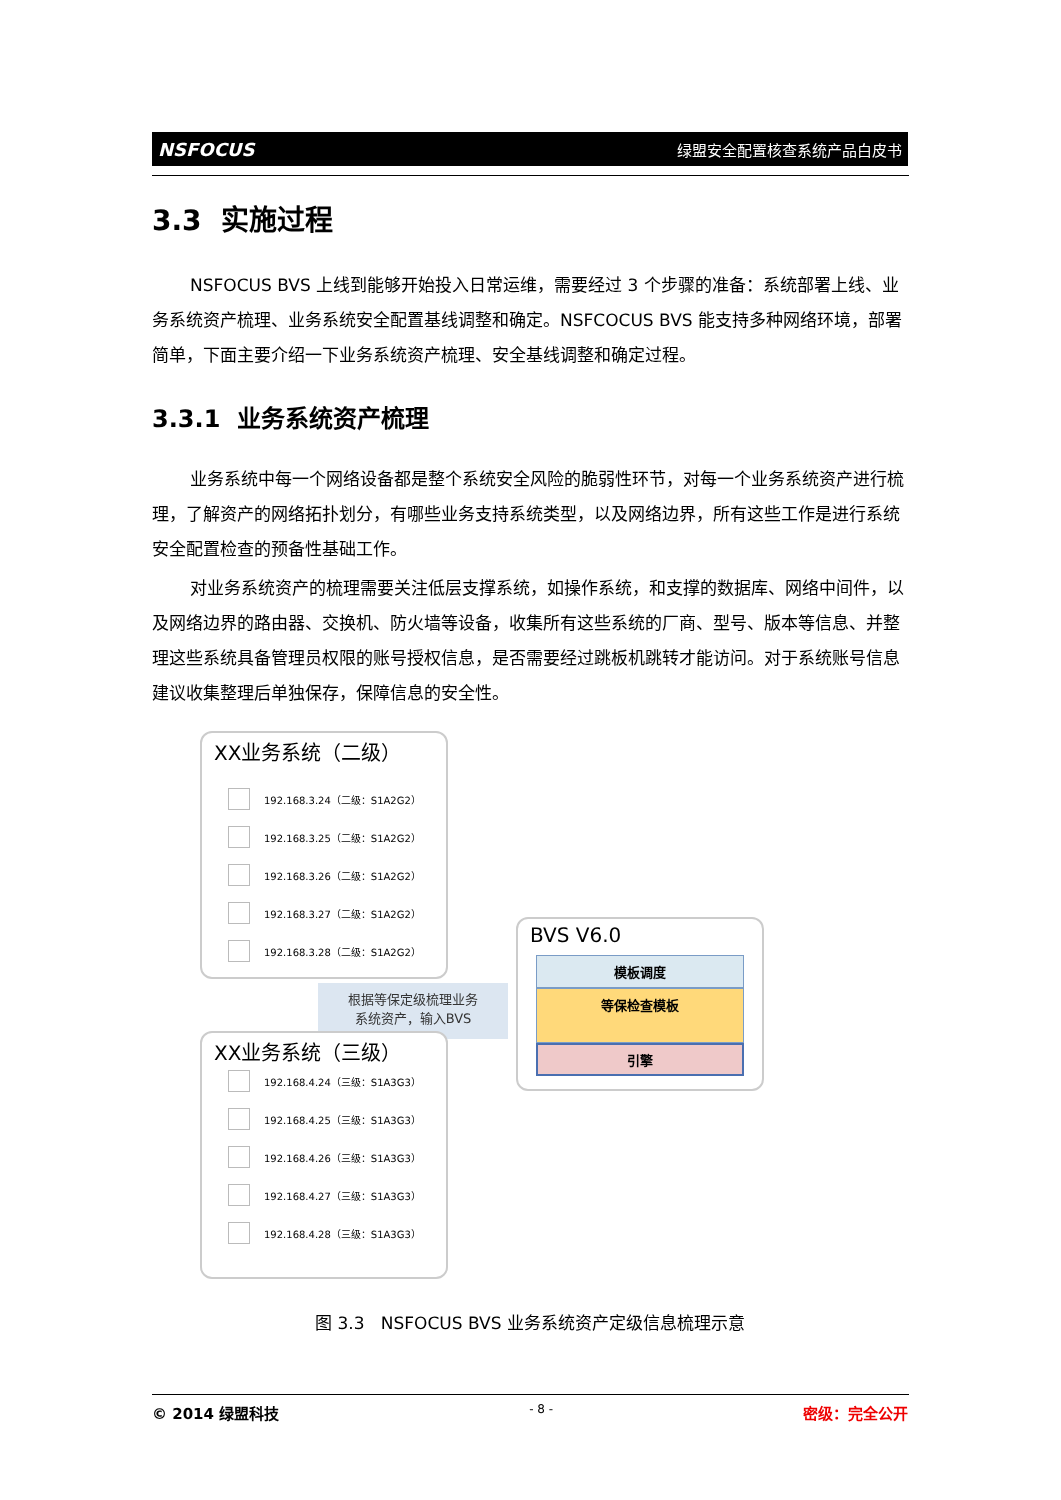NSFOCUS 绿盟安全配置核查系统产品白皮书
3.3 实施过程
NSFOCUS BVS 上线到能够开始投入日常运维，需要经过 3 个步骤的准备：系统部署上线、业务系统资产梳理、业务系统安全配置基线调整和确定。NSFCOCUS BVS 能支持多种网络环境，部署简单，下面主要介绍一下业务系统资产梳理、安全基线调整和确定过程。
3.3.1 业务系统资产梳理
业务系统中每一个网络设备都是整个系统安全风险的脆弱性环节，对每一个业务系统资产进行梳理，了解资产的网络拓扑划分，有哪些业务支持系统类型，以及网络边界，所有这些工作是进行系统安全配置检查的预备性基础工作。
对业务系统资产的梳理需要关注低层支撑系统，如操作系统，和支撑的数据库、网络中间件，以及网络边界的路由器、交换机、防火墙等设备，收集所有这些系统的厂商、型号、版本等信息、并整理这些系统具备管理员权限的账号授权信息，是否需要经过跳板机跳转才能访问。对于系统账号信息建议收集整理后单独保存，保障信息的安全性。
XX业务系统（二级）
192.168.3.24（二级：S1A2G2）
192.168.3.25（二级：S1A2G2）
192.168.3.26（二级：S1A2G2）
192.168.3.27（二级：S1A2G2）
192.168.3.28（二级：S1A2G2）
根据等保定级梳理业务
系统资产，输入BVS
XX业务系统（三级）
192.168.4.24（三级：S1A3G3）
192.168.4.25（三级：S1A3G3）
192.168.4.26（三级：S1A3G3）
192.168.4.27（三级：S1A3G3）
192.168.4.28（三级：S1A3G3）
BVS V6.0
模板调度
等保检查模板
引擎
图 3.3 NSFOCUS BVS 业务系统资产定级信息梳理示意
© 2014 绿盟科技 - 8 - 密级：完全公开